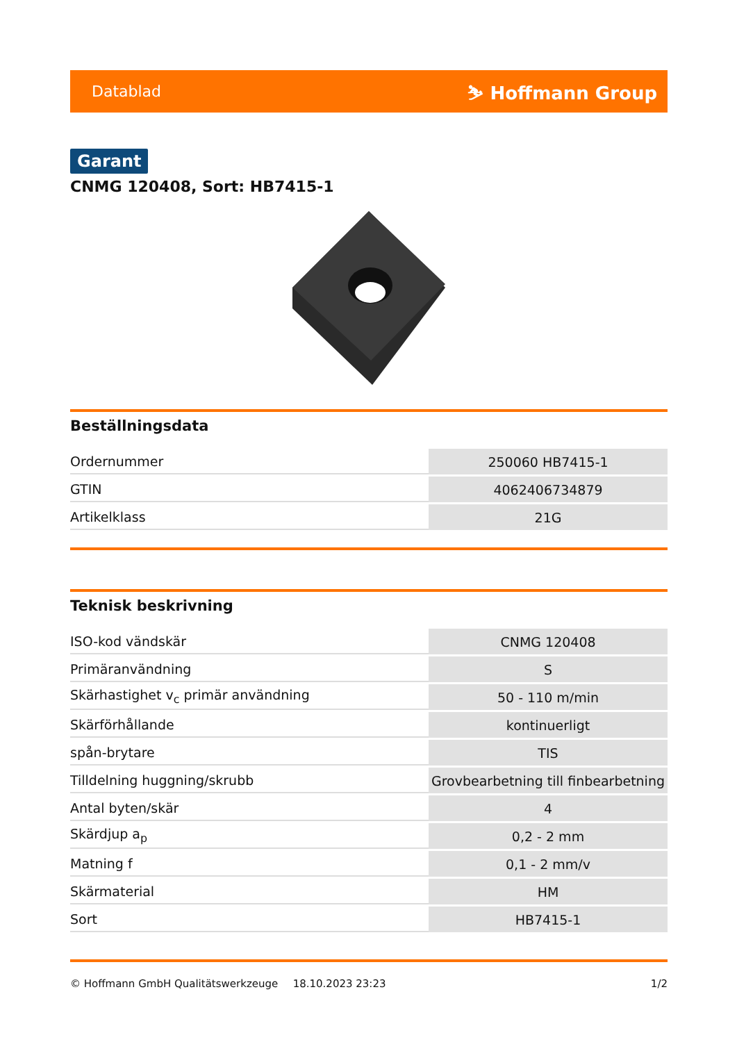Datablad ⛷ Hoffmann Group
Garant
CNMG 120408, Sort: HB7415-1
Beställningsdata
| Ordernummer | 250060 HB7415-1 |
| GTIN | 4062406734879 |
| Artikelklass | 21G |
Teknisk beskrivning
| ISO-kod vändskär | CNMG 120408 |
| Primäranvändning | S |
| Skärhastighet v<sub>c</sub> primär användning | 50 - 110 m/min |
| Skärförhållande | kontinuerligt |
| spån-brytare | TIS |
| Tilldelning huggning/skrubb | Grovbearbetning till finbearbetning |
| Antal byten/skär | 4 |
| Skärdjup a<sub>p</sub> | 0,2 - 2 mm |
| Matning f | 0,1 - 2 mm/v |
| Skärmaterial | HM |
| Sort | HB7415-1 |
© Hoffmann GmbH Qualitätswerkzeuge 18.10.2023 23:23 1/2